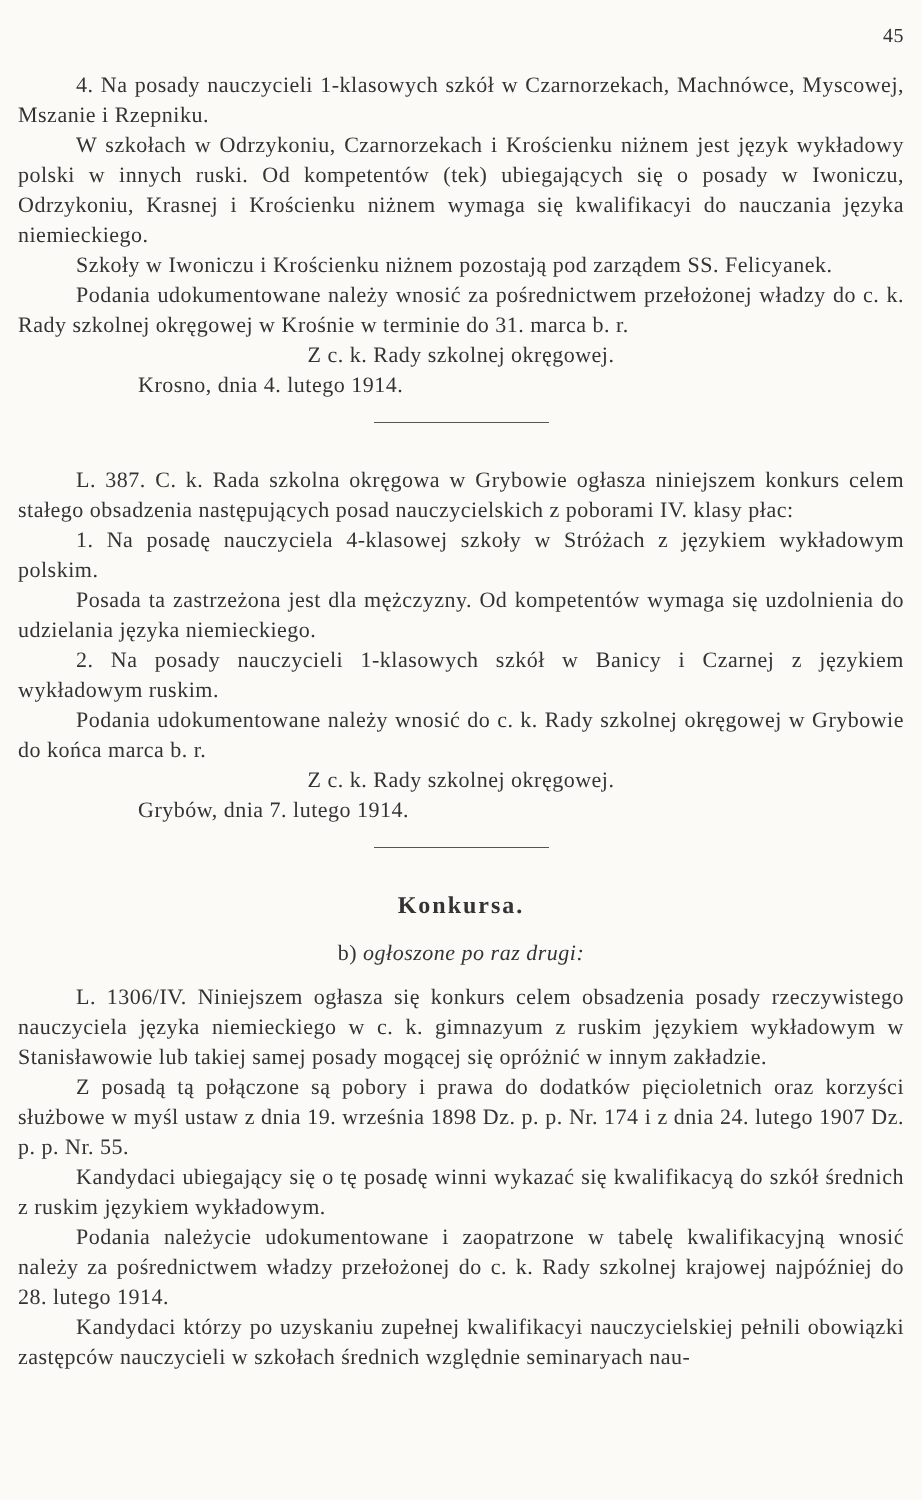45
4. Na posady nauczycieli 1-klasowych szkół w Czarnorzekach, Machnówce, Myscowej, Mszanie i Rzepniku.
W szkołach w Odrzykoniu, Czarnorzekach i Krościenku niżnem jest język wykładowy polski w innych ruski. Od kompetentów (tek) ubiegających się o posady w Iwoniczu, Odrzykoniu, Krasnej i Krościenku niżnem wymaga się kwalifikacyi do nauczania języka niemieckiego.
Szkoły w Iwoniczu i Krościenku niżnem pozostają pod zarządem SS. Felicyanek.
Podania udokumentowane należy wnosić za pośrednictwem przełożonej władzy do c. k. Rady szkolnej okręgowej w Krośnie w terminie do 31. marca b. r.
Z c. k. Rady szkolnej okręgowej.
Krosno, dnia 4. lutego 1914.
L. 387. C. k. Rada szkolna okręgowa w Grybowie ogłasza niniejszem konkurs celem stałego obsadzenia następujących posad nauczycielskich z poborami IV. klasy płac:
1. Na posadę nauczyciela 4-klasowej szkoły w Stróżach z językiem wykładowym polskim.
Posada ta zastrzeżona jest dla mężczyzny. Od kompetentów wymaga się uzdolnienia do udzielania języka niemieckiego.
2. Na posady nauczycieli 1-klasowych szkół w Banicy i Czarnej z językiem wykładowym ruskim.
Podania udokumentowane należy wnosić do c. k. Rady szkolnej okręgowej w Grybowie do końca marca b. r.
Z c. k. Rady szkolnej okręgowej.
Grybów, dnia 7. lutego 1914.
Konkursa.
b) ogłoszone po raz drugi:
L. 1306/IV. Niniejszem ogłasza się konkurs celem obsadzenia posady rzeczywistego nauczyciela języka niemieckiego w c. k. gimnazyum z ruskim językiem wykładowym w Stanisławowie lub takiej samej posady mogącej się opróżnić w innym zakładzie.
Z posadą tą połączone są pobory i prawa do dodatków pięcioletnich oraz korzyści służbowe w myśl ustaw z dnia 19. września 1898 Dz. p. p. Nr. 174 i z dnia 24. lutego 1907 Dz. p. p. Nr. 55.
Kandydaci ubiegający się o tę posadę winni wykazać się kwalifikacyą do szkół średnich z ruskim językiem wykładowym.
Podania należycie udokumentowane i zaopatrzone w tabelę kwalifikacyjną wnosić należy za pośrednictwem władzy przełożonej do c. k. Rady szkolnej krajowej najpóźniej do 28. lutego 1914.
Kandydaci którzy po uzyskaniu zupełnej kwalifikacyi nauczycielskiej pełnili obowiązki zastępców nauczycieli w szkołach średnich względnie seminaryach nau-